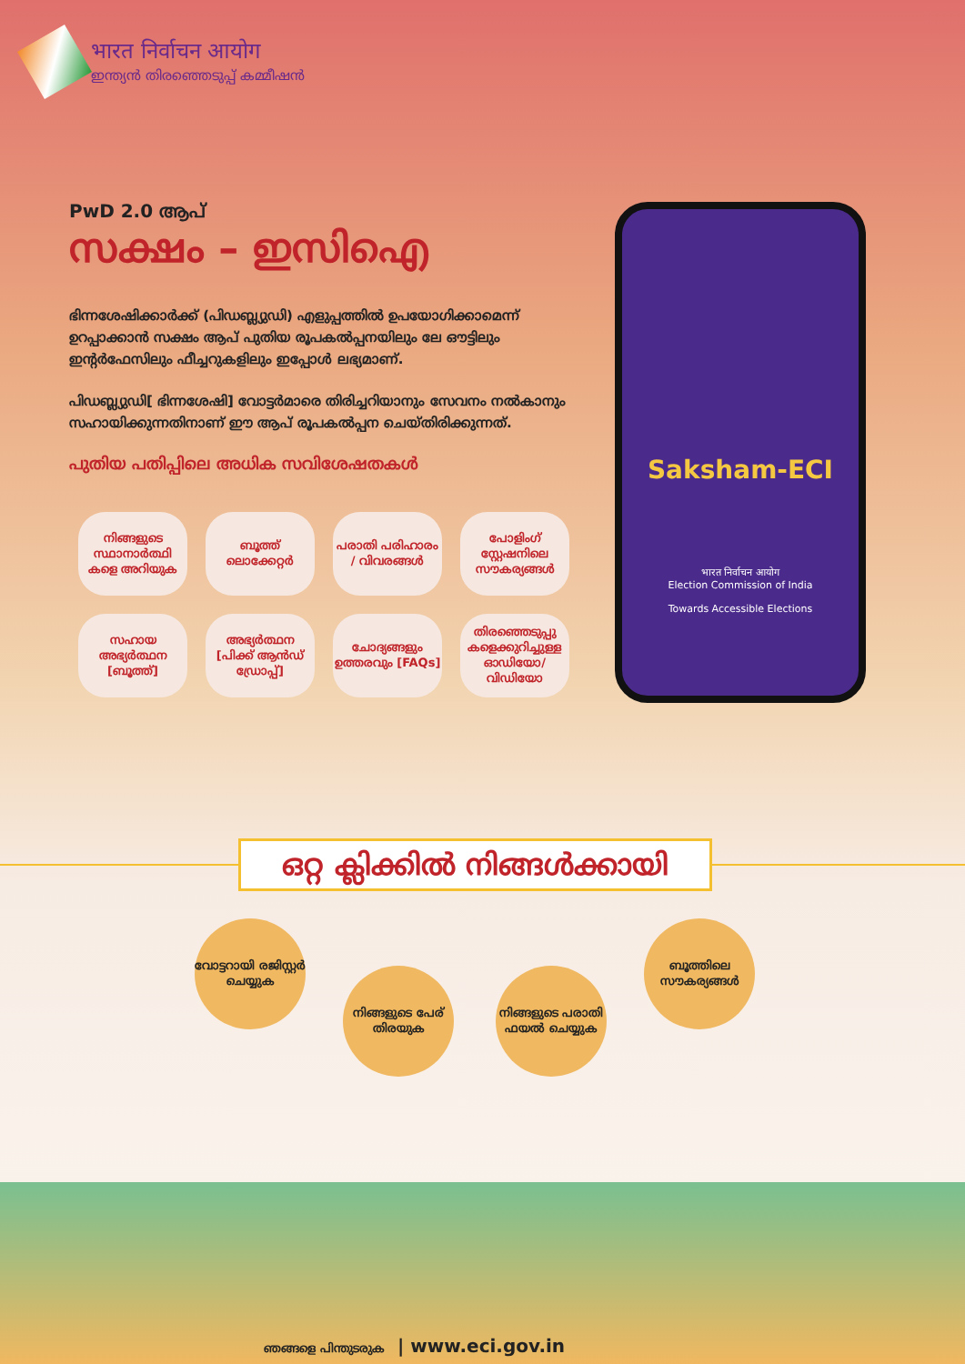भारत निर्वाचन आयोग
ഇന്ത്യൻ തിരഞ്ഞെടുപ്പ് കമ്മീഷൻ
PwD 2.0 ആപ്
സക്ഷം – ഇസിഐ
ഭിന്നശേഷിക്കാർക്ക് (പിഡബ്ല്യുഡി) എളുപ്പത്തിൽ ഉപയോഗിക്കാമെന്ന് ഉറപ്പാക്കാൻ സക്ഷം ആപ് പുതിയ രൂപകൽപ്പനയിലും ലേ ഔട്ടിലും ഇന്റർഫേസിലും ഫീച്ചറുകളിലും ഇപ്പോൾ ലഭ്യമാണ്.
പിഡബ്ല്യുഡി[ ഭിന്നശേഷി] വോട്ടർമാരെ തിരിച്ചറിയാനും സേവനം നൽകാനും സഹായിക്കുന്നതിനാണ് ഈ ആപ് രൂപകൽപ്പന ചെയ്തിരിക്കുന്നത്.
പുതിയ പതിപ്പിലെ അധിക സവിശേഷതകൾ
നിങ്ങളുടെ സ്ഥാനാർത്ഥി കളെ അറിയുക
ബൂത്ത് ലൊക്കേറ്റർ
പരാതി പരിഹാരം / വിവരങ്ങൾ
പോളിംഗ് സ്റ്റേഷനിലെ സൗകര്യങ്ങൾ
സഹായ അഭ്യർത്ഥന [ബൂത്ത്]
അഭ്യർത്ഥന [പിക്ക് ആൻഡ് ഡ്രോപ്പ്]
ചോദ്യങ്ങളും ഉത്തരവും [FAQs]
തിരഞ്ഞെടുപ്പു കളെക്കുറിച്ചുള്ള ഓഡിയോ/ വിഡിയോ
Saksham-ECI
भारत निर्वाचन आयोग
Election Commission of India
Towards Accessible Elections
ഒറ്റ ക്ലിക്കിൽ നിങ്ങൾക്കായി
വോട്ടറായി രജിസ്റ്റർ ചെയ്യുക
നിങ്ങളുടെ പേര് തിരയുക
നിങ്ങളുടെ പരാതി ഫയൽ ചെയ്യുക
ബൂത്തിലെ സൗകര്യങ്ങൾ
ഞങ്ങളെ പിന്തുടരുക | www.eci.gov.in